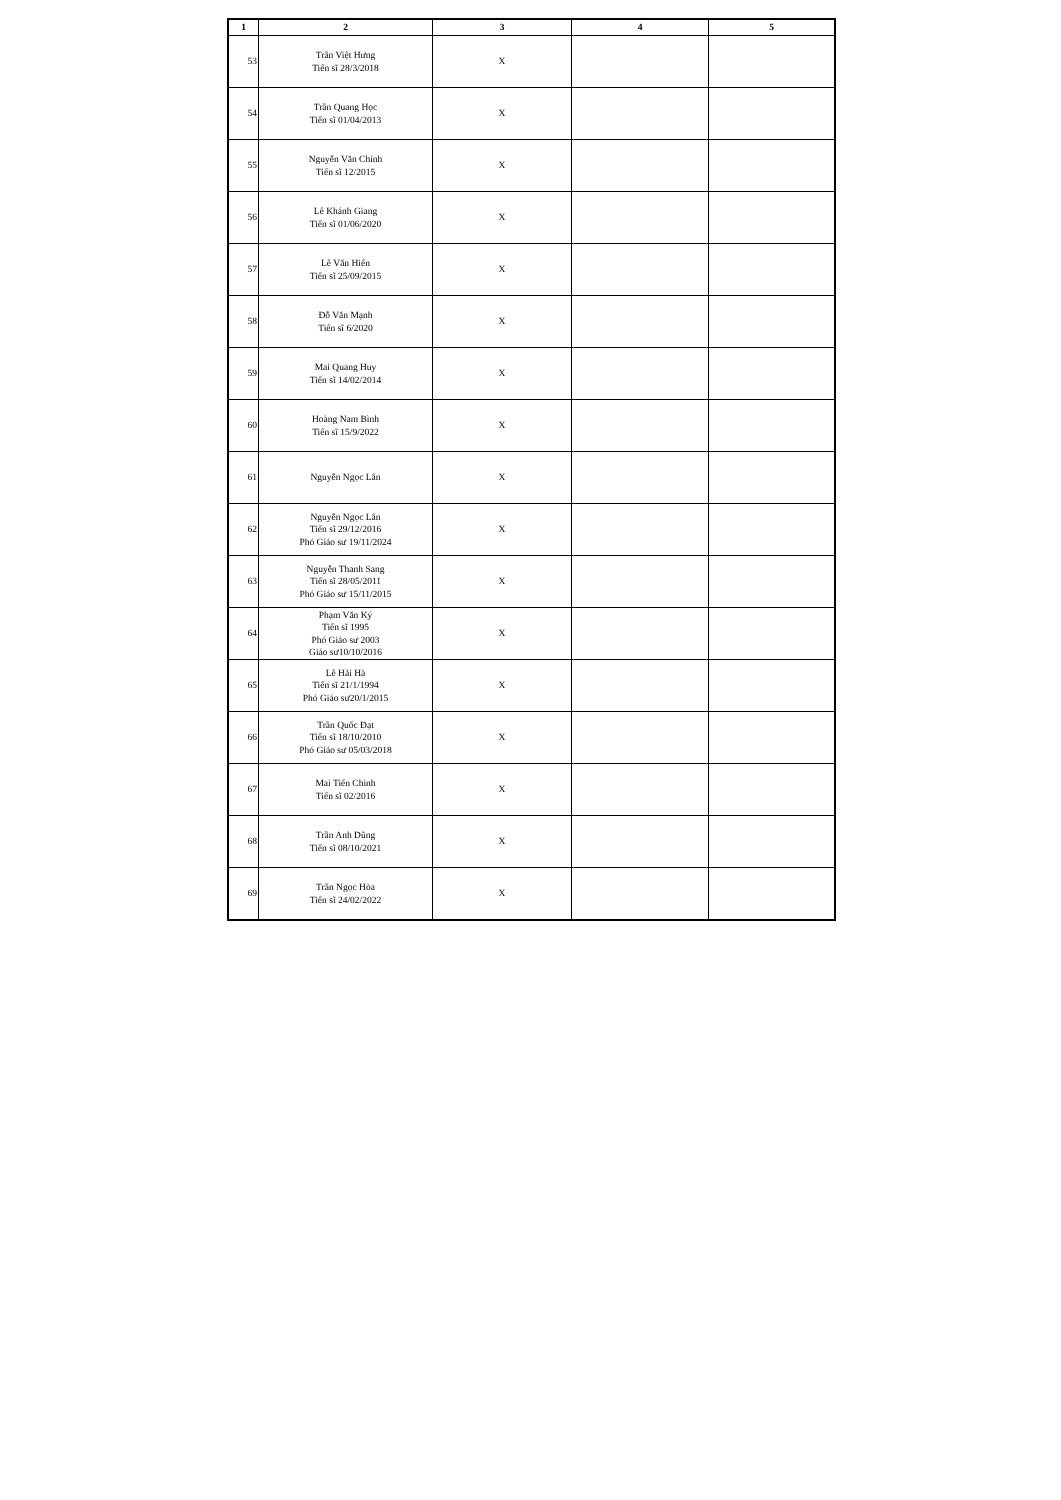| 1 | 2 | 3 | 4 | 5 |
| --- | --- | --- | --- | --- |
| 53 | Trần Việt Hưng Tiến sĩ 28/3/2018 | X | | |
| 54 | Trần Quang Học Tiến sĩ 01/04/2013 | X | | |
| 55 | Nguyễn Văn Chính Tiến sĩ 12/2015 | X | | |
| 56 | Lê Khánh Giang Tiến sĩ 01/06/2020 | X | | |
| 57 | Lê Văn Hiến Tiến sĩ 25/09/2015 | X | | |
| 58 | Đỗ Văn Mạnh Tiến sĩ 6/2020 | X | | |
| 59 | Mai Quang Huy Tiến sĩ 14/02/2014 | X | | |
| 60 | Hoàng Nam Bình Tiến sĩ 15/9/2022 | X | | |
| 61 | Nguyễn Ngọc Lân | X | | |
| 62 | Nguyễn Ngọc Lân Tiến sĩ 29/12/2016 Phó Giáo sư 19/11/2024 | X | | |
| 63 | Nguyễn Thanh Sang Tiến sĩ 28/05/2011 Phó Giáo sư 15/11/2015 | X | | |
| 64 | Phạm Văn Ký Tiến sĩ 1995 Phó Giáo sư 2003 Giáo sư10/10/2016 | X | | |
| 65 | Lê Hải Hà Tiến sĩ 21/1/1994 Phó Giáo sư20/1/2015 | X | | |
| 66 | Trần Quốc Đạt Tiến sĩ 18/10/2010 Phó Giáo sư 05/03/2018 | X | | |
| 67 | Mai Tiến Chinh Tiến sĩ 02/2016 | X | | |
| 68 | Trần Anh Dũng Tiến sĩ 08/10/2021 | X | | |
| 69 | Trần Ngọc Hòa Tiến sĩ 24/02/2022 | X | | |